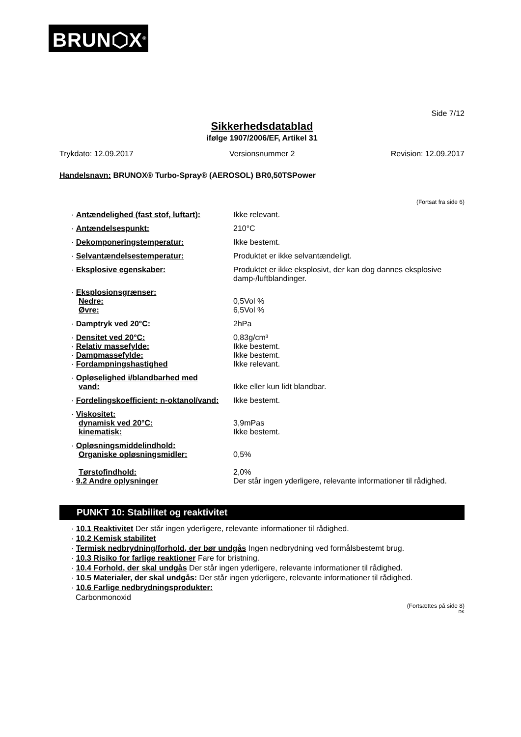BRUN⬡X<sup>®</sup>
Side 7/12
Sikkerhedsdatablad
ifølge 1907/2006/EF, Artikel 31
Trykdato: 12.09.2017 Versionsnummer 2 Revision: 12.09.2017
Handelsnavn: BRUNOX® Turbo-Spray® (AEROSOL) BR0,50TSPower
(Fortsat fra side 6)
· Antændelighed (fast stof, luftart):
Ikke relevant.
· Antændelsespunkt: 210°C
· Dekomponeringstemperatur: Ikke bestemt.
· Selvantændelsestemperatur: Produktet er ikke selvantændeligt.
· Eksplosive egenskaber: Produktet er ikke eksplosivt, der kan dog dannes eksplosive damp-/luftblandinger.
· Eksplosionsgrænser:
Nedre:
Øvre:
0,5Vol %
6,5Vol %
· Damptryk ved 20°C: 2hPa
· Densitet ved 20°C:
· Relativ massefylde:
· Dampmassefylde:
· Fordampningshastighed
0,83g/cm³
Ikke bestemt.
Ikke bestemt.
Ikke relevant.
· Opløselighed i/blandbarhed med
vand:
Ikke eller kun lidt blandbar.
· Fordelingskoefficient: n-oktanol/vand:
Ikke bestemt.
· Viskositet:
dynamisk ved 20°C:
kinematisk:
3,9mPas
Ikke bestemt.
· Opløsningsmiddelindhold:
Organiske opløsningsmidler:
Tørstofindhold:
· 9.2 Andre oplysninger
0,5%
2,0%
Der står ingen yderligere, relevante informationer til rådighed.
PUNKT 10: Stabilitet og reaktivitet
· 10.1 Reaktivitet Der står ingen yderligere, relevante informationer til rådighed.
· 10.2 Kemisk stabilitet
· Termisk nedbrydning/forhold, der bør undgås Ingen nedbrydning ved formålsbestemt brug.
· 10.3 Risiko for farlige reaktioner Fare for bristning.
· 10.4 Forhold, der skal undgås Der står ingen yderligere, relevante informationer til rådighed.
· 10.5 Materialer, der skal undgås: Der står ingen yderligere, relevante informationer til rådighed.
· 10.6 Farlige nedbrydningsprodukter:
Carbonmonoxid
(Fortsættes på side 8)
DK